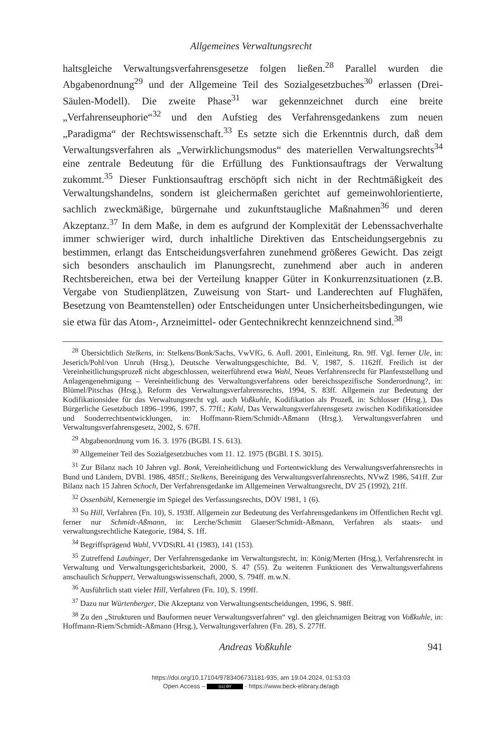Allgemeines Verwaltungsrecht
haltsgleiche Verwaltungsverfahrensgesetze folgen ließen.<sup>28</sup> Parallel wurden die Abgabenordnung<sup>29</sup> und der Allgemeine Teil des Sozialgesetzbuches<sup>30</sup> erlassen (Drei-Säulen-Modell). Die zweite Phase<sup>31</sup> war gekennzeichnet durch eine breite „Verfahrenseuphorie“<sup>32</sup> und den Aufstieg des Verfahrensgedankens zum neuen „Paradigma“ der Rechtswissenschaft.<sup>33</sup> Es setzte sich die Erkenntnis durch, daß dem Verwaltungsverfahren als „Verwirklichungsmodus“ des materiellen Verwaltungsrechts<sup>34</sup> eine zentrale Bedeutung für die Erfüllung des Funktionsauftrags der Verwaltung zukommt.<sup>35</sup> Dieser Funktionsauftrag erschöpft sich nicht in der Rechtmäßigkeit des Verwaltungshandelns, sondern ist gleichermaßen gerichtet auf gemeinwohlorientierte, sachlich zweckmäßige, bürgernahe und zukunftstaugliche Maßnahmen<sup>36</sup> und deren Akzeptanz.<sup>37</sup> In dem Maße, in dem es aufgrund der Komplexität der Lebenssachverhalte immer schwieriger wird, durch inhaltliche Direktiven das Entscheidungsergebnis zu bestimmen, erlangt das Entscheidungsverfahren zunehmend größeres Gewicht. Das zeigt sich besonders anschaulich im Planungsrecht, zunehmend aber auch in anderen Rechtsbereichen, etwa bei der Verteilung knapper Güter in Konkurrenzsituationen (z.B. Vergabe von Studienplätzen, Zuweisung von Start- und Landerechten auf Flughäfen, Besetzung von Beamtenstellen) oder Entscheidungen unter Unsicherheitsbedingungen, wie sie etwa für das Atom-, Arzneimittel- oder Gentechnikrecht kennzeichnend sind.<sup>38</sup>
<sup>28</sup> Übersichtlich Stelkens, in: Stelkens/Bonk/Sachs, VwVfG, 6. Aufl. 2001, Einleitung, Rn. 9ff. Vgl. ferner Ule, in: Jeserich/Pohl/von Unruh (Hrsg.), Deutsche Verwaltungsgeschichte, Bd. V, 1987, S. 1162ff. Freilich ist der Vereinheitlichungsprozeß nicht abgeschlossen, weiterführend etwa Wahl, Neues Verfahrensrecht für Planfeststellung und Anlagengenehmigung – Vereinheitlichung des Verwaltungsverfahrens oder bereichsspezifische Sonderordnung?, in: Blümel/Pitschas (Hrsg.), Reform des Verwaltungsverfahrensrechts, 1994, S. 83ff. Allgemein zur Bedeutung der Kodifikationsidee für das Verwaltungsrecht vgl. auch Voßkuhle, Kodifikation als Prozeß, in: Schlosser (Hrsg.), Das Bürgerliche Gesetzbuch 1896–1996, 1997, S. 77ff.; Kahl, Das Verwaltungsverfahrensgesetz zwischen Kodifikationsidee und Sonderrechtsentwicklungen, in: Hoffmann-Riem/Schmidt-Aßmann (Hrsg.), Verwaltungsverfahren und Verwaltungsverfahrensgesetz, 2002, S. 67ff.
<sup>29</sup> Abgabenordnung vom 16. 3. 1976 (BGBl. I S. 613).
<sup>30</sup> Allgemeiner Teil des Sozialgesetzbuches vom 11. 12. 1975 (BGBl. I S. 3015).
<sup>31</sup> Zur Bilanz nach 10 Jahren vgl. Bonk, Vereinheitlichung und Fortentwicklung des Verwaltungsverfahrensrechts in Bund und Ländern, DVBl. 1986, 485ff.; Stelkens, Bereinigung des Verwaltungsverfahrensrechts, NVwZ 1986, 541ff. Zur Bilanz nach 15 Jahren Schoch, Der Verfahrensgedanke im Allgemeinen Verwaltungsrecht, DV 25 (1992), 21ff.
<sup>32</sup> Ossenbühl, Kernenergie im Spiegel des Verfassungsrechts, DÖV 1981, 1 (6).
<sup>33</sup> So Hill, Verfahren (Fn. 10), S. 193ff. Allgemein zur Bedeutung des Verfahrensgedankens im Öffentlichen Recht vgl. ferner nur Schmidt-Aßmann, in: Lerche/Schmitt Glaeser/Schmidt-Aßmann, Verfahren als staats- und verwaltungsrechtliche Kategorie, 1984, S. 1ff.
<sup>34</sup> Begriffsprägend Wahl, VVDStRL 41 (1983), 141 (153).
<sup>35</sup> Zutreffend Laubinger, Der Verfahrensgedanke im Verwaltungsrecht, in: König/Merten (Hrsg.), Verfahrensrecht in Verwaltung und Verwaltungsgerichtsbarkeit, 2000, S. 47 (55). Zu weiteren Funktionen des Verwaltungsverfahrens anschaulich Schuppert, Verwaltungswissenschaft, 2000, S. 794ff. m.w.N.
<sup>36</sup> Ausführlich statt vieler Hill, Verfahren (Fn. 10), S. 199ff.
<sup>37</sup> Dazu nur Würtenberger, Die Akzeptanz von Verwaltungsentscheidungen, 1996, S. 98ff.
<sup>38</sup> Zu den „Strukturen und Bauformen neuer Verwaltungsverfahren“ vgl. den gleichnamigen Beitrag von Voßkuhle, in: Hoffmann-Riem/Schmidt-Aßmann (Hrsg.), Verwaltungsverfahren (Fn. 28), S. 277ff.
Andreas Voßkuhle 941
https://doi.org/10.17104/9783406731181-935, am 19.04.2024, 01:53:03
Open Access – (cc) BY - https://www.beck-elibrary.de/agb